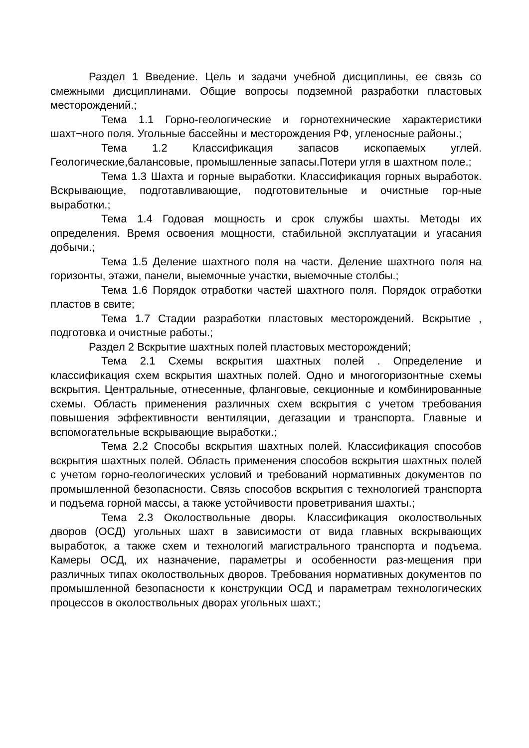Раздел 1 Введение. Цель и задачи учебной дисциплины, ее связь со смежными дисциплинами. Общие вопросы подземной разработки пластовых месторождений.;
Тема 1.1 Горно-геологические и горнотехнические характеристики шахт¬ного поля. Угольные бассейны и месторождения РФ, угленосные районы.;
Тема 1.2 Классификация запасов ископаемых углей. Геологические,балансовые, промышленные запасы.Потери угля в шахтном поле.;
Тема 1.3 Шахта и горные выработки. Классификация горных выработок. Вскрывающие, подготавливающие, подготовительные и очистные гор-ные выработки.;
Тема 1.4 Годовая мощность и срок службы шахты. Методы их определения. Время освоения мощности, стабильной эксплуатации и угасания добычи.;
Тема 1.5 Деление шахтного поля на части. Деление шахтного поля на горизонты, этажи, панели, выемочные участки, выемочные столбы.;
Тема 1.6 Порядок отработки частей шахтного поля. Порядок отработки пластов в свите;
Тема 1.7 Стадии разработки пластовых месторождений. Вскрытие , подготовка и очистные работы.;
Раздел 2 Вскрытие шахтных полей пластовых месторождений;
Тема 2.1 Схемы вскрытия шахтных полей . Определение и классификация схем вскрытия шахтных полей. Одно и многогоризонтные схемы вскрытия. Центральные, отнесенные, фланговые, секционные и комбинированные схемы. Область применения различных схем вскрытия с учетом требования повышения эффективности вентиляции, дегазации и транспорта. Главные и вспомогательные вскрывающие выработки.;
Тема 2.2 Способы вскрытия шахтных полей. Классификация способов вскрытия шахтных полей. Область применения способов вскрытия шахтных полей с учетом горно-геологических условий и требований нормативных документов по промышленной безопасности. Связь способов вскрытия с технологией транспорта и подъема горной массы, а также устойчивости проветривания шахты.;
Тема 2.3 Околоствольные дворы. Классификация околоствольных дворов (ОСД) угольных шахт в зависимости от вида главных вскрывающих выработок, а также схем и технологий магистрального транспорта и подъема. Камеры ОСД, их назначение, параметры и особенности раз-мещения при различных типах околоствольных дворов. Требования нормативных документов по промышленной безопасности к конструкции ОСД и параметрам технологических процессов в околоствольных дворах угольных шахт.;